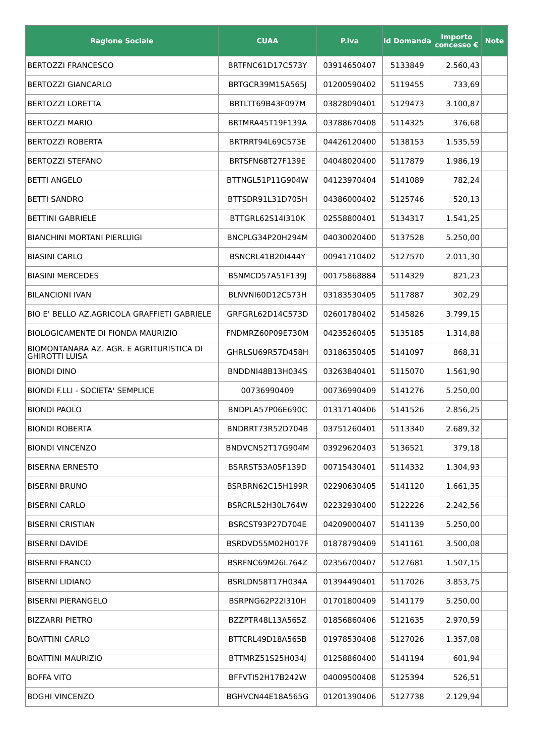| Ragione Sociale | CUAA | P.iva | Id Domanda | Importo concesso € | Note |
| --- | --- | --- | --- | --- | --- |
| BERTOZZI FRANCESCO | BRTFNC61D17C573Y | 03914650407 | 5133849 | 2.560,43 | |
| BERTOZZI GIANCARLO | BRTGCR39M15A565J | 01200590402 | 5119455 | 733,69 | |
| BERTOZZI LORETTA | BRTLTT69B43F097M | 03828090401 | 5129473 | 3.100,87 | |
| BERTOZZI MARIO | BRTMRA45T19F139A | 03788670408 | 5114325 | 376,68 | |
| BERTOZZI ROBERTA | BRTRRT94L69C573E | 04426120400 | 5138153 | 1.535,59 | |
| BERTOZZI STEFANO | BRTSFN68T27F139E | 04048020400 | 5117879 | 1.986,19 | |
| BETTI ANGELO | BTTNGL51P11G904W | 04123970404 | 5141089 | 782,24 | |
| BETTI SANDRO | BTTSDR91L31D705H | 04386000402 | 5125746 | 520,13 | |
| BETTINI GABRIELE | BTTGRL62S14I310K | 02558800401 | 5134317 | 1.541,25 | |
| BIANCHINI MORTANI PIERLUIGI | BNCPLG34P20H294M | 04030020400 | 5137528 | 5.250,00 | |
| BIASINI CARLO | BSNCRL41B20I444Y | 00941710402 | 5127570 | 2.011,30 | |
| BIASINI MERCEDES | BSNMCD57A51F139J | 00175868884 | 5114329 | 821,23 | |
| BILANCIONI IVAN | BLNVNI60D12C573H | 03183530405 | 5117887 | 302,29 | |
| BIO E' BELLO AZ.AGRICOLA GRAFFIETI GABRIELE | GRFGRL62D14C573D | 02601780402 | 5145826 | 3.799,15 | |
| BIOLOGICAMENTE DI FIONDA MAURIZIO | FNDMRZ60P09E730M | 04235260405 | 5135185 | 1.314,88 | |
| BIOMONTANARA AZ. AGR. E AGRITURISTICA DI GHIROTTI LUISA | GHRLSU69R57D458H | 03186350405 | 5141097 | 868,31 | |
| BIONDI DINO | BNDDNI48B13H034S | 03263840401 | 5115070 | 1.561,90 | |
| BIONDI F.LLI - SOCIETA' SEMPLICE | 00736990409 | 00736990409 | 5141276 | 5.250,00 | |
| BIONDI PAOLO | BNDPLA57P06E690C | 01317140406 | 5141526 | 2.856,25 | |
| BIONDI ROBERTA | BNDRRT73R52D704B | 03751260401 | 5113340 | 2.689,32 | |
| BIONDI VINCENZO | BNDVCN52T17G904M | 03929620403 | 5136521 | 379,18 | |
| BISERNA ERNESTO | BSRRST53A05F139D | 00715430401 | 5114332 | 1.304,93 | |
| BISERNI BRUNO | BSRBRN62C15H199R | 02290630405 | 5141120 | 1.661,35 | |
| BISERNI CARLO | BSRCRL52H30L764W | 02232930400 | 5122226 | 2.242,56 | |
| BISERNI CRISTIAN | BSRCST93P27D704E | 04209000407 | 5141139 | 5.250,00 | |
| BISERNI DAVIDE | BSRDVD55M02H017F | 01878790409 | 5141161 | 3.500,08 | |
| BISERNI FRANCO | BSRFNC69M26L764Z | 02356700407 | 5127681 | 1.507,15 | |
| BISERNI LIDIANO | BSRLDN58T17H034A | 01394490401 | 5117026 | 3.853,75 | |
| BISERNI PIERANGELO | BSRPNG62P22I310H | 01701800409 | 5141179 | 5.250,00 | |
| BIZZARRI PIETRO | BZZPTR48L13A565Z | 01856860406 | 5121635 | 2.970,59 | |
| BOATTINI CARLO | BTTCRL49D18A565B | 01978530408 | 5127026 | 1.357,08 | |
| BOATTINI MAURIZIO | BTTMRZ51S25H034J | 01258860400 | 5141194 | 601,94 | |
| BOFFA VITO | BFFVTI52H17B242W | 04009500408 | 5125394 | 526,51 | |
| BOGHI VINCENZO | BGHVCN44E18A565G | 01201390406 | 5127738 | 2.129,94 | |